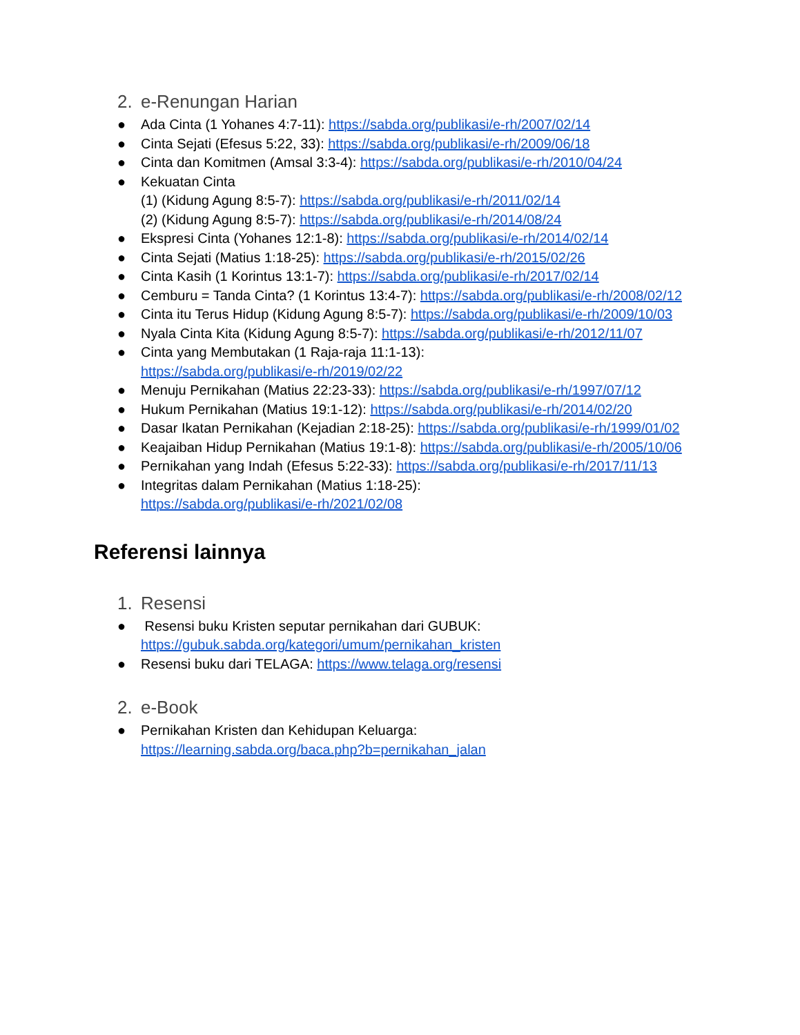2. e-Renungan Harian
● Ada Cinta (1 Yohanes 4:7-11): https://sabda.org/publikasi/e-rh/2007/02/14
● Cinta Sejati (Efesus 5:22, 33): https://sabda.org/publikasi/e-rh/2009/06/18
● Cinta dan Komitmen (Amsal 3:3-4): https://sabda.org/publikasi/e-rh/2010/04/24
● Kekuatan Cinta
(1) (Kidung Agung 8:5-7): https://sabda.org/publikasi/e-rh/2011/02/14
(2) (Kidung Agung 8:5-7): https://sabda.org/publikasi/e-rh/2014/08/24
● Ekspresi Cinta (Yohanes 12:1-8): https://sabda.org/publikasi/e-rh/2014/02/14
● Cinta Sejati (Matius 1:18-25): https://sabda.org/publikasi/e-rh/2015/02/26
● Cinta Kasih (1 Korintus 13:1-7): https://sabda.org/publikasi/e-rh/2017/02/14
● Cemburu = Tanda Cinta? (1 Korintus 13:4-7): https://sabda.org/publikasi/e-rh/2008/02/12
● Cinta itu Terus Hidup (Kidung Agung 8:5-7): https://sabda.org/publikasi/e-rh/2009/10/03
● Nyala Cinta Kita (Kidung Agung 8:5-7): https://sabda.org/publikasi/e-rh/2012/11/07
● Cinta yang Membutakan (1 Raja-raja 11:1-13):
https://sabda.org/publikasi/e-rh/2019/02/22
● Menuju Pernikahan (Matius 22:23-33): https://sabda.org/publikasi/e-rh/1997/07/12
● Hukum Pernikahan (Matius 19:1-12): https://sabda.org/publikasi/e-rh/2014/02/20
● Dasar Ikatan Pernikahan (Kejadian 2:18-25): https://sabda.org/publikasi/e-rh/1999/01/02
● Keajaiban Hidup Pernikahan (Matius 19:1-8): https://sabda.org/publikasi/e-rh/2005/10/06
● Pernikahan yang Indah (Efesus 5:22-33): https://sabda.org/publikasi/e-rh/2017/11/13
● Integritas dalam Pernikahan (Matius 1:18-25):
https://sabda.org/publikasi/e-rh/2021/02/08
Referensi lainnya
1. Resensi
● Resensi buku Kristen seputar pernikahan dari GUBUK:
https://gubuk.sabda.org/kategori/umum/pernikahan_kristen
● Resensi buku dari TELAGA: https://www.telaga.org/resensi
2. e-Book
● Pernikahan Kristen dan Kehidupan Keluarga:
https://learning.sabda.org/baca.php?b=pernikahan_jalan